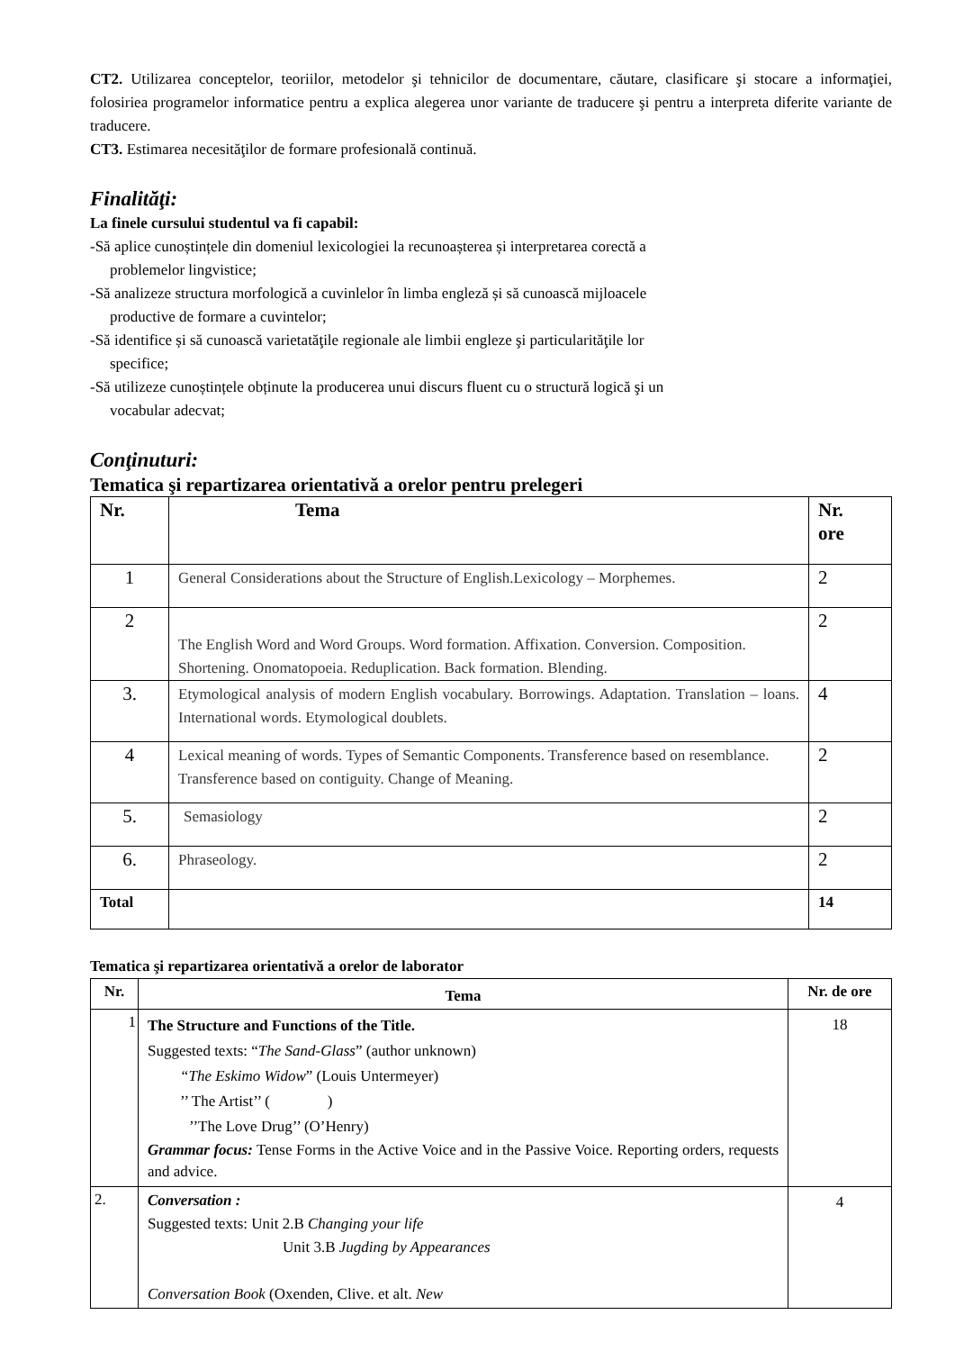CT2. Utilizarea conceptelor, teoriilor, metodelor şi tehnicilor de documentare, căutare, clasificare şi stocare a informaţiei, folosiriea programelor informatice pentru a explica alegerea unor variante de traducere şi pentru a interpreta diferite variante de traducere.
CT3. Estimarea necesităţilor de formare profesională continuă.
Finalităţi:
La finele cursului studentul va fi capabil:
-Să aplice cunoștințele din domeniul lexicologiei la recunoașterea și interpretarea corectă a
problemelor lingvistice;
-Să analizeze structura morfologică a cuvinlelor în limba engleză și să cunoască mijloacele
productive de formare a cuvintelor;
-Să identifice și să cunoască varietatăţile regionale ale limbii engleze şi particularităţile lor
specifice;
-Să utilizeze cunoștințele obținute la producerea unui discurs fluent cu o structură logică şi un
vocabular adecvat;
Conţinuturi:
Tematica şi repartizarea orientativă a orelor pentru prelegeri
| Nr. | Tema | Nr. ore |
| --- | --- | --- |
| 1 | General Considerations about the Structure of English.Lexicology – Morphemes. | 2 |
| 2 | The English Word and Word Groups. Word formation. Affixation. Conversion. Composition. Shortening. Onomatopoeia. Reduplication. Back formation. Blending. | 2 |
| 3. | Etymological analysis of modern English vocabulary. Borrowings. Adaptation. Translation – loans. International words. Etymological doublets. | 4 |
| 4 | Lexical meaning of words. Types of Semantic Components. Transference based on resemblance. Transference based on contiguity. Change of Meaning. | 2 |
| 5. | Semasiology | 2 |
| 6. | Phraseology. | 2 |
| Total | | 14 |
Tematica şi repartizarea orientativă a orelor de laborator
| Nr. | Tema | Nr. de ore |
| --- | --- | --- |
| 1 | The Structure and Functions of the Title. Suggested texts: “ The Sand-Glass ” (author unknown) “The Eskimo Widow ” (Louis Untermeyer) ’’ The Artist’’ ( ) ’’The Love Drug’’ (O’Henry) Grammar focus: Tense Forms in the Active Voice and in the Passive Voice. Reporting orders, requests and advice. | 18 |
| 2. | Conversation : Suggested texts: Unit 2.B Changing your life Unit 3.B Jugding by Appearances Conversation Book (Oxenden, Clive. et alt. New | 4 |